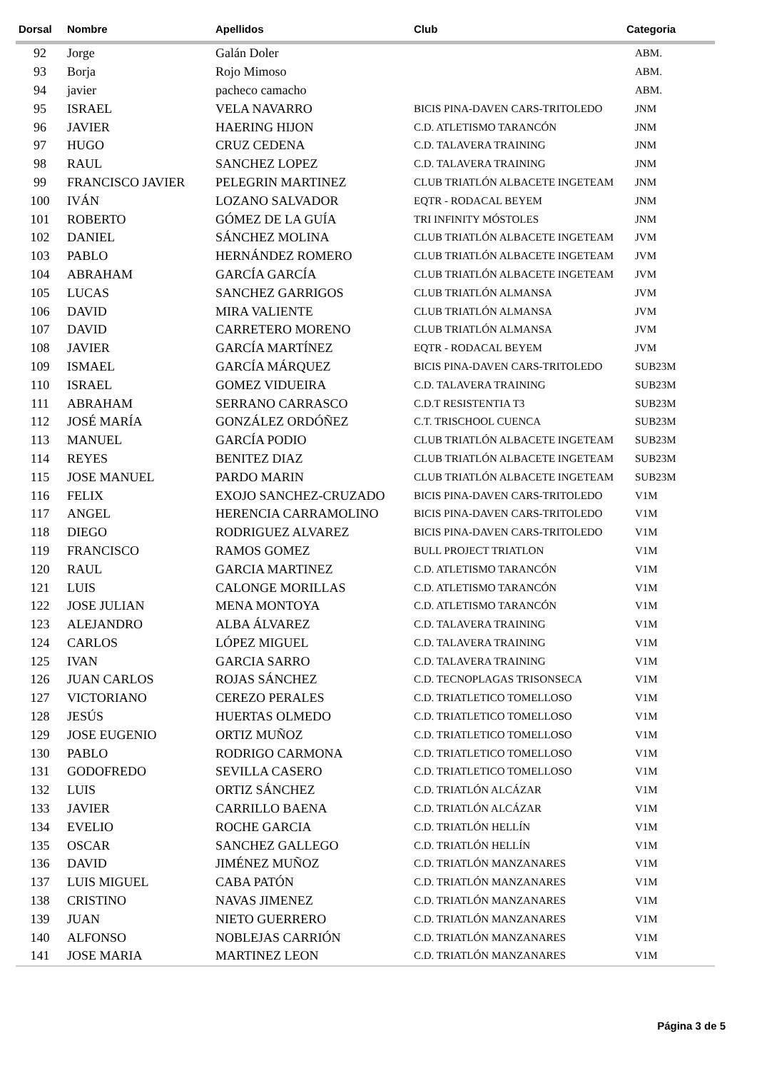| Dorsal | Nombre | Apellidos | Club | Categoria |
| --- | --- | --- | --- | --- |
| 92 | Jorge | Galán Doler | | ABM. |
| 93 | Borja | Rojo Mimoso | | ABM. |
| 94 | javier | pacheco camacho | | ABM. |
| 95 | ISRAEL | VELA NAVARRO | BICIS PINA-DAVEN CARS-TRITOLEDO | JNM |
| 96 | JAVIER | HAERING HIJON | C.D. ATLETISMO TARANCÓN | JNM |
| 97 | HUGO | CRUZ CEDENA | C.D. TALAVERA TRAINING | JNM |
| 98 | RAUL | SANCHEZ LOPEZ | C.D. TALAVERA TRAINING | JNM |
| 99 | FRANCISCO JAVIER | PELEGRIN MARTINEZ | CLUB TRIATLÓN ALBACETE INGETEAM | JNM |
| 100 | IVÁN | LOZANO SALVADOR | EQTR - RODACAL BEYEM | JNM |
| 101 | ROBERTO | GÓMEZ DE LA GUÍA | TRI INFINITY MÓSTOLES | JNM |
| 102 | DANIEL | SÁNCHEZ MOLINA | CLUB TRIATLÓN ALBACETE INGETEAM | JVM |
| 103 | PABLO | HERNÁNDEZ ROMERO | CLUB TRIATLÓN ALBACETE INGETEAM | JVM |
| 104 | ABRAHAM | GARCÍA GARCÍA | CLUB TRIATLÓN ALBACETE INGETEAM | JVM |
| 105 | LUCAS | SANCHEZ GARRIGOS | CLUB TRIATLÓN ALMANSA | JVM |
| 106 | DAVID | MIRA VALIENTE | CLUB TRIATLÓN ALMANSA | JVM |
| 107 | DAVID | CARRETERO MORENO | CLUB TRIATLÓN ALMANSA | JVM |
| 108 | JAVIER | GARCÍA MARTÍNEZ | EQTR - RODACAL BEYEM | JVM |
| 109 | ISMAEL | GARCÍA MÁRQUEZ | BICIS PINA-DAVEN CARS-TRITOLEDO | SUB23M |
| 110 | ISRAEL | GOMEZ VIDUEIRA | C.D. TALAVERA TRAINING | SUB23M |
| 111 | ABRAHAM | SERRANO CARRASCO | C.D.T RESISTENTIA T3 | SUB23M |
| 112 | JOSÉ MARÍA | GONZÁLEZ ORDÓÑEZ | C.T. TRISCHOOL CUENCA | SUB23M |
| 113 | MANUEL | GARCÍA PODIO | CLUB TRIATLÓN ALBACETE INGETEAM | SUB23M |
| 114 | REYES | BENITEZ DIAZ | CLUB TRIATLÓN ALBACETE INGETEAM | SUB23M |
| 115 | JOSE MANUEL | PARDO MARIN | CLUB TRIATLÓN ALBACETE INGETEAM | SUB23M |
| 116 | FELIX | EXOJO SANCHEZ-CRUZADO | BICIS PINA-DAVEN CARS-TRITOLEDO | V1M |
| 117 | ANGEL | HERENCIA CARRAMOLINO | BICIS PINA-DAVEN CARS-TRITOLEDO | V1M |
| 118 | DIEGO | RODRIGUEZ ALVAREZ | BICIS PINA-DAVEN CARS-TRITOLEDO | V1M |
| 119 | FRANCISCO | RAMOS GOMEZ | BULL PROJECT TRIATLON | V1M |
| 120 | RAUL | GARCIA MARTINEZ | C.D. ATLETISMO TARANCÓN | V1M |
| 121 | LUIS | CALONGE MORILLAS | C.D. ATLETISMO TARANCÓN | V1M |
| 122 | JOSE JULIAN | MENA MONTOYA | C.D. ATLETISMO TARANCÓN | V1M |
| 123 | ALEJANDRO | ALBA ÁLVAREZ | C.D. TALAVERA TRAINING | V1M |
| 124 | CARLOS | LÓPEZ MIGUEL | C.D. TALAVERA TRAINING | V1M |
| 125 | IVAN | GARCIA SARRO | C.D. TALAVERA TRAINING | V1M |
| 126 | JUAN CARLOS | ROJAS SÁNCHEZ | C.D. TECNOPLAGAS TRISONSECA | V1M |
| 127 | VICTORIANO | CEREZO PERALES | C.D. TRIATLETICO TOMELLOSO | V1M |
| 128 | JESÚS | HUERTAS OLMEDO | C.D. TRIATLETICO TOMELLOSO | V1M |
| 129 | JOSE EUGENIO | ORTIZ MUÑOZ | C.D. TRIATLETICO TOMELLOSO | V1M |
| 130 | PABLO | RODRIGO CARMONA | C.D. TRIATLETICO TOMELLOSO | V1M |
| 131 | GODOFREDO | SEVILLA CASERO | C.D. TRIATLETICO TOMELLOSO | V1M |
| 132 | LUIS | ORTIZ SÁNCHEZ | C.D. TRIATLÓN ALCÁZAR | V1M |
| 133 | JAVIER | CARRILLO BAENA | C.D. TRIATLÓN ALCÁZAR | V1M |
| 134 | EVELIO | ROCHE GARCIA | C.D. TRIATLÓN HELLÍN | V1M |
| 135 | OSCAR | SANCHEZ GALLEGO | C.D. TRIATLÓN HELLÍN | V1M |
| 136 | DAVID | JIMÉNEZ MUÑOZ | C.D. TRIATLÓN MANZANARES | V1M |
| 137 | LUIS MIGUEL | CABA PATÓN | C.D. TRIATLÓN MANZANARES | V1M |
| 138 | CRISTINO | NAVAS JIMENEZ | C.D. TRIATLÓN MANZANARES | V1M |
| 139 | JUAN | NIETO GUERRERO | C.D. TRIATLÓN MANZANARES | V1M |
| 140 | ALFONSO | NOBLEJAS CARRIÓN | C.D. TRIATLÓN MANZANARES | V1M |
| 141 | JOSE MARIA | MARTINEZ LEON | C.D. TRIATLÓN MANZANARES | V1M |
Página 3 de 5